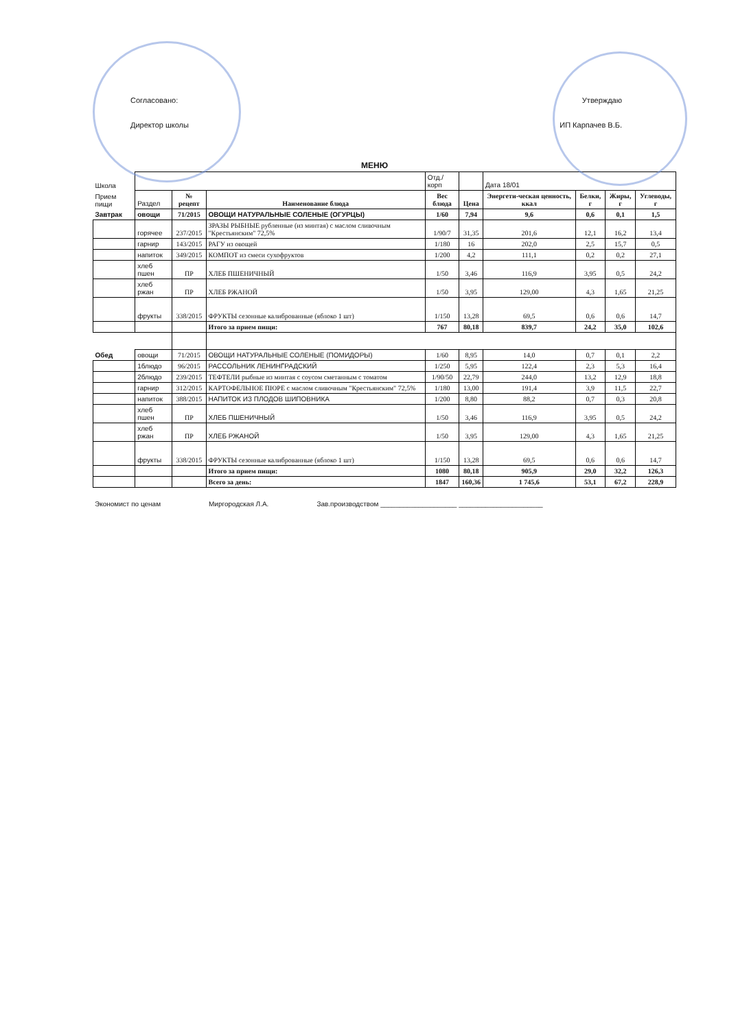Согласовано:
Директор школы
Утверждаю
ИП Карпачев В.Б.
МЕНЮ
| Школа | | | | Отд./корп | | Дата 18/01 | | | |
| Прием пищи | Раздел | № рецепт | Наименование блюда | Вес блюда | Цена | Энергети-ческая ценность, ккал | Белки, г | Жиры, г | Углеводы, г |
| Завтрак | овощи | 71/2015 | ОВОЩИ НАТУРАЛЬНЫЕ СОЛЕНЫЕ (ОГУРЦЫ) | 1/60 | 7,94 | 9,6 | 0,6 | 0,1 | 1,5 |
| | горячее | 237/2015 | ЗРАЗЫ РЫБНЫЕ рубленные (из минтая) с маслом сливочным "Крестьянским" 72,5% | 1/90/7 | 31,35 | 201,6 | 12,1 | 16,2 | 13,4 |
| | гарнир | 143/2015 | РАГУ из овощей | 1/180 | 16 | 202,0 | 2,5 | 15,7 | 0,5 |
| | напиток | 349/2015 | КОМПОТ из смеси сухофруктов | 1/200 | 4,2 | 111,1 | 0,2 | 0,2 | 27,1 |
| | хлеб пшен | ПР | ХЛЕБ ПШЕНИЧНЫЙ | 1/50 | 3,46 | 116,9 | 3,95 | 0,5 | 24,2 |
| | хлеб ржан | ПР | ХЛЕБ РЖАНОЙ | 1/50 | 3,95 | 129,00 | 4,3 | 1,65 | 21,25 |
| | фрукты | 338/2015 | ФРУКТЫ сезонные калиброванные (яблоко 1 шт) | 1/150 | 13,28 | 69,5 | 0,6 | 0,6 | 14,7 |
| | | | Итого за прием пищи: | 767 | 80,18 | 839,7 | 24,2 | 35,0 | 102,6 |
| Обед | овощи | 71/2015 | ОВОЩИ НАТУРАЛЬНЫЕ СОЛЕНЫЕ (ПОМИДОРЫ) | 1/60 | 8,95 | 14,0 | 0,7 | 0,1 | 2,2 |
| | 1блюдо | 96/2015 | РАССОЛЬНИК ЛЕНИНГРАДСКИЙ | 1/250 | 5,95 | 122,4 | 2,3 | 5,3 | 16,4 |
| | 2блюдо | 239/2015 | ТЕФТЕЛИ рыбные из минтая с соусом сметанным с томатом | 1/90/50 | 22,79 | 244,0 | 13,2 | 12,9 | 18,8 |
| | гарнир | 312/2015 | КАРТОФЕЛЬНОЕ ПЮРЕ с маслом сливочным "Крестьянским" 72,5% | 1/180 | 13,00 | 191,4 | 3,9 | 11,5 | 22,7 |
| | напиток | 388/2015 | НАПИТОК ИЗ ПЛОДОВ ШИПОВНИКА | 1/200 | 8,80 | 88,2 | 0,7 | 0,3 | 20,8 |
| | хлеб пшен | ПР | ХЛЕБ ПШЕНИЧНЫЙ | 1/50 | 3,46 | 116,9 | 3,95 | 0,5 | 24,2 |
| | хлеб ржан | ПР | ХЛЕБ РЖАНОЙ | 1/50 | 3,95 | 129,00 | 4,3 | 1,65 | 21,25 |
| | фрукты | 338/2015 | ФРУКТЫ сезонные калиброванные (яблоко 1 шт) | 1/150 | 13,28 | 69,5 | 0,6 | 0,6 | 14,7 |
| | | | Итого за прием пищи: | 1080 | 80,18 | 905,9 | 29,0 | 32,2 | 126,3 |
| | | | Всего за день: | 1847 | 160,36 | 1 745,6 | 53,1 | 67,2 | 228,9 |
Экономист по ценам Миргородская Л.А. Зав.производством ____________________ ______________________